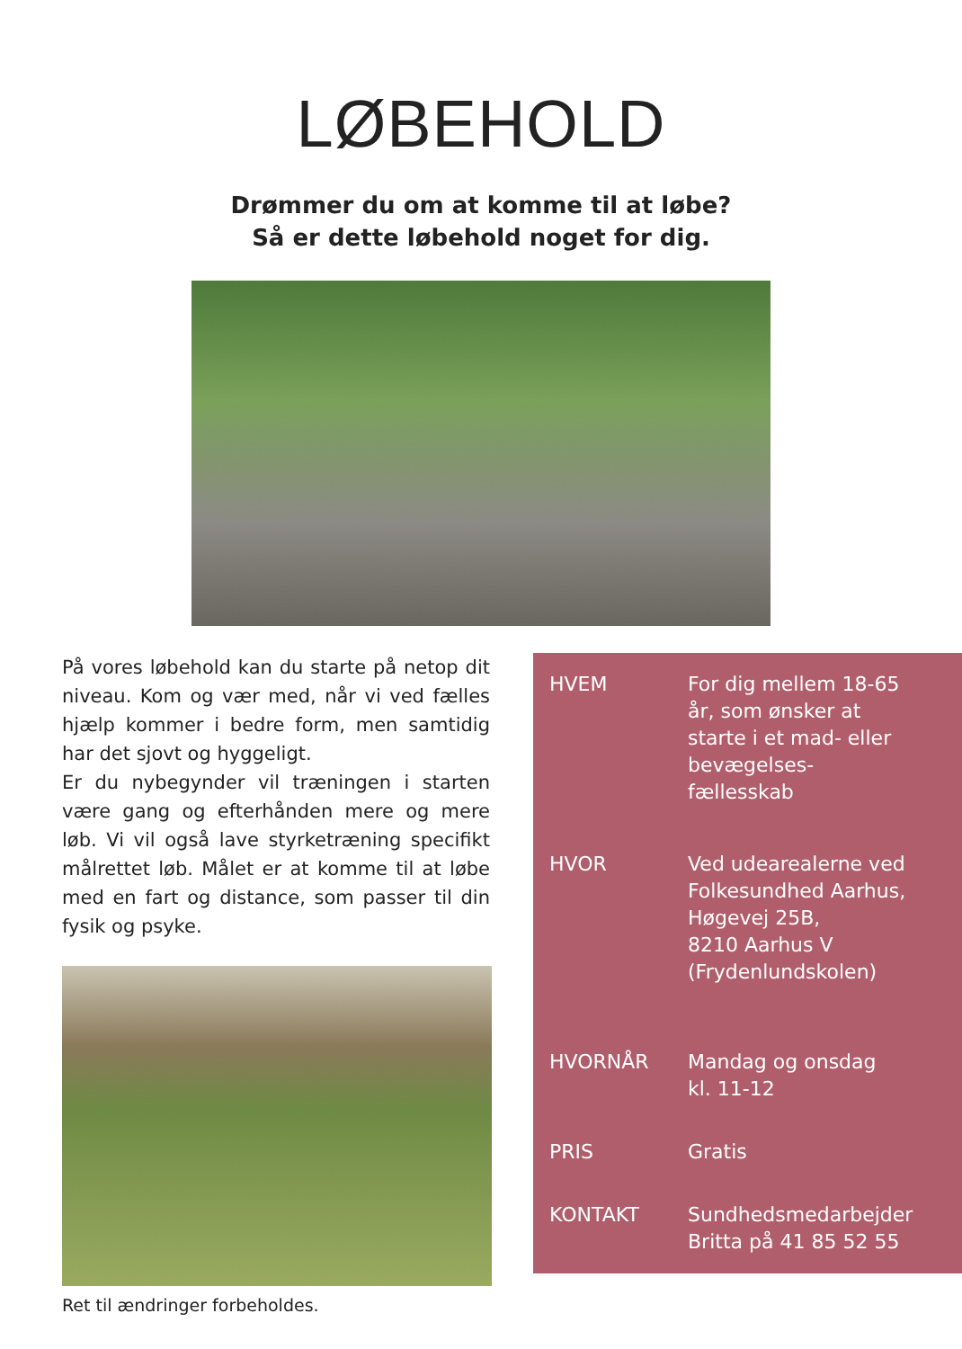LØBEHOLD
Drømmer du om at komme til at løbe?
Så er dette løbehold noget for dig.
På vores løbehold kan du starte på netop dit niveau. Kom og vær med, når vi ved fælles hjælp kommer i bedre form, men samtidig har det sjovt og hyggeligt.
Er du nybegynder vil træningen i starten være gang og efterhånden mere og mere løb. Vi vil også lave styrketræning specifikt målrettet løb. Målet er at komme til at løbe med en fart og distance, som passer til din fysik og psyke.
Ret til ændringer forbeholdes.
| HVEM | For dig mellem 18-65 år, som ønsker at starte i et mad- eller bevægelses- fællesskab |
| HVOR | Ved udearealerne ved Folkesundhed Aarhus, Høgevej 25B, 8210 Aarhus V (Frydenlundskolen) |
| HVORNÅR | Mandag og onsdag kl. 11-12 |
| PRIS | Gratis |
| KONTAKT | Sundhedsmedarbejder Britta på 41 85 52 55 |